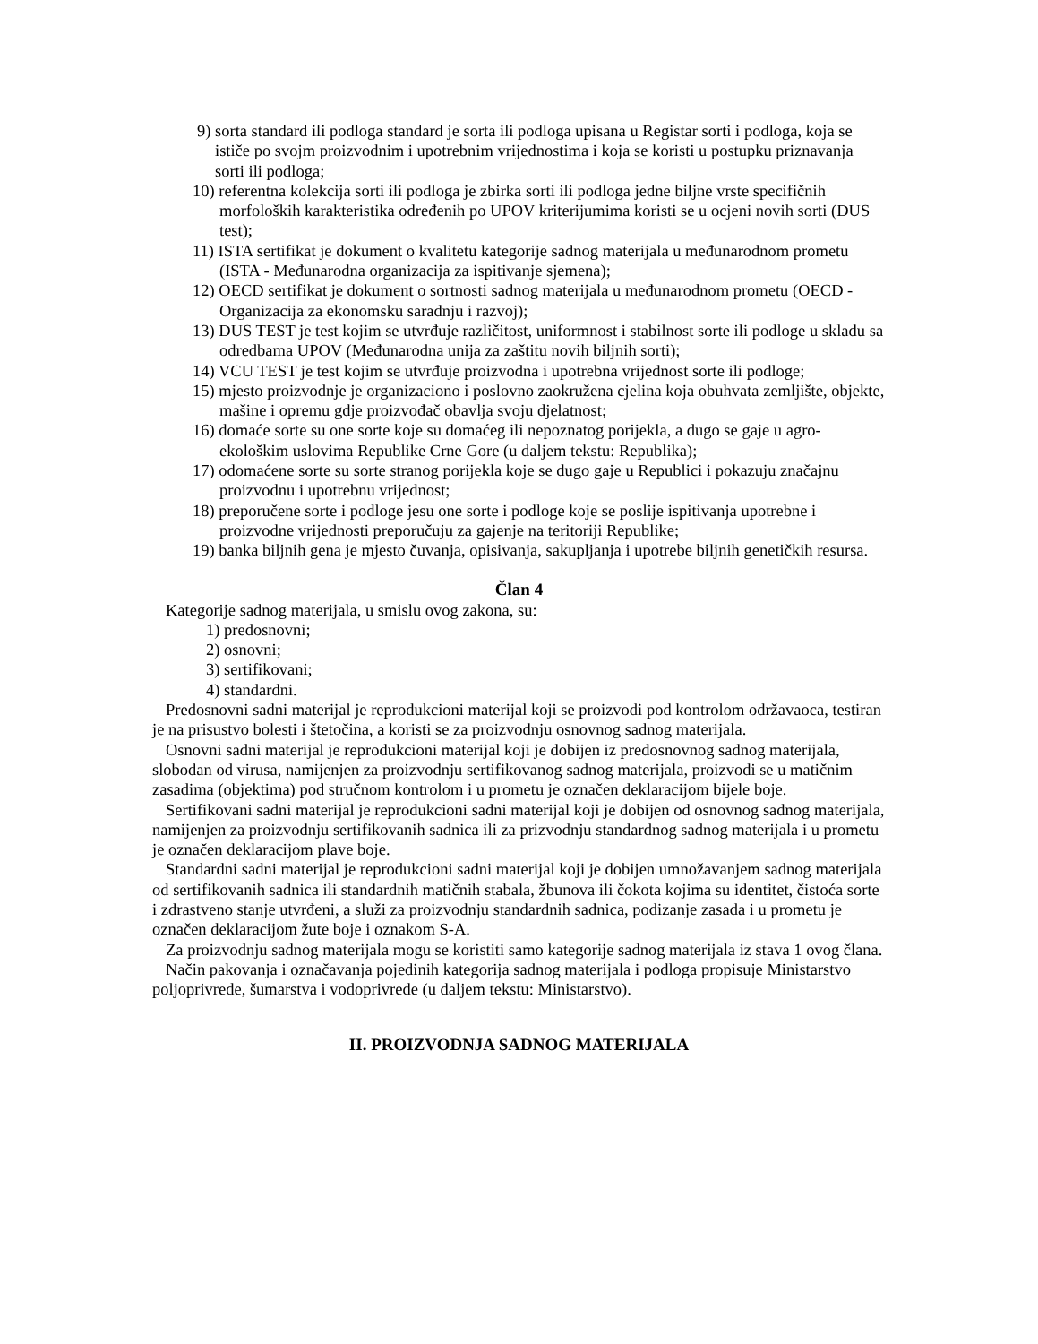9) sorta standard ili podloga standard je sorta ili podloga upisana u Registar sorti i podloga, koja se ističe po svojm proizvodnim i upotrebnim vrijednostima i koja se koristi u postupku priznavanja sorti ili podloga;
10) referentna kolekcija sorti ili podloga je zbirka sorti ili podloga jedne biljne vrste specifičnih morfoloških karakteristika određenih po UPOV kriterijumima koristi se u ocjeni novih sorti (DUS test);
11) ISTA sertifikat je dokument o kvalitetu kategorije sadnog materijala u međunarodnom prometu (ISTA - Međunarodna organizacija za ispitivanje sjemena);
12) OECD sertifikat je dokument o sortnosti sadnog materijala u međunarodnom prometu (OECD - Organizacija za ekonomsku saradnju i razvoj);
13) DUS TEST je test kojim se utvrđuje različitost, uniformnost i stabilnost sorte ili podloge u skladu sa odredbama UPOV (Međunarodna unija za zaštitu novih biljnih sorti);
14) VCU TEST je test kojim se utvrđuje proizvodna i upotrebna vrijednost sorte ili podloge;
15) mjesto proizvodnje je organizaciono i poslovno zaokružena cjelina koja obuhvata zemljište, objekte, mašine i opremu gdje proizvođač obavlja svoju djelatnost;
16) domaće sorte su one sorte koje su domaćeg ili nepoznatog porijekla, a dugo se gaje u agro-ekološkim uslovima Republike Crne Gore (u daljem tekstu: Republika);
17) odomaćene sorte su sorte stranog porijekla koje se dugo gaje u Republici i pokazuju značajnu proizvodnu i upotrebnu vrijednost;
18) preporučene sorte i podloge jesu one sorte i podloge koje se poslije ispitivanja upotrebne i proizvodne vrijednosti preporučuju za gajenje na teritoriji Republike;
19) banka biljnih gena je mjesto čuvanja, opisivanja, sakupljanja i upotrebe biljnih genetičkih resursa.
Član 4
Kategorije sadnog materijala, u smislu ovog zakona, su:
1) predosnovni;
2) osnovni;
3) sertifikovani;
4) standardni.
Predosnovni sadni materijal je reprodukcioni materijal koji se proizvodi pod kontrolom održavaoca, testiran je na prisustvo bolesti i štetočina, a koristi se za proizvodnju osnovnog sadnog materijala.
Osnovni sadni materijal je reprodukcioni materijal koji je dobijen iz predosnovnog sadnog materijala, slobodan od virusa, namijenjen za proizvodnju sertifikovanog sadnog materijala, proizvodi se u matičnim zasadima (objektima) pod stručnom kontrolom i u prometu je označen deklaracijom bijele boje.
Sertifikovani sadni materijal je reprodukcioni sadni materijal koji je dobijen od osnovnog sadnog materijala, namijenjen za proizvodnju sertifikovanih sadnica ili za prizvodnju standardnog sadnog materijala i u prometu je označen deklaracijom plave boje.
Standardni sadni materijal je reprodukcioni sadni materijal koji je dobijen umnožavanjem sadnog materijala od sertifikovanih sadnica ili standardnih matičnih stabala, žbunova ili čokota kojima su identitet, čistoća sorte i zdrastveno stanje utvrđeni, a služi za proizvodnju standardnih sadnica, podizanje zasada i u prometu je označen deklaracijom žute boje i oznakom S-A.
Za proizvodnju sadnog materijala mogu se koristiti samo kategorije sadnog materijala iz stava 1 ovog člana.
Način pakovanja i označavanja pojedinih kategorija sadnog materijala i podloga propisuje Ministarstvo poljoprivrede, šumarstva i vodoprivrede (u daljem tekstu: Ministarstvo).
II. PROIZVODNJA SADNOG MATERIJALA